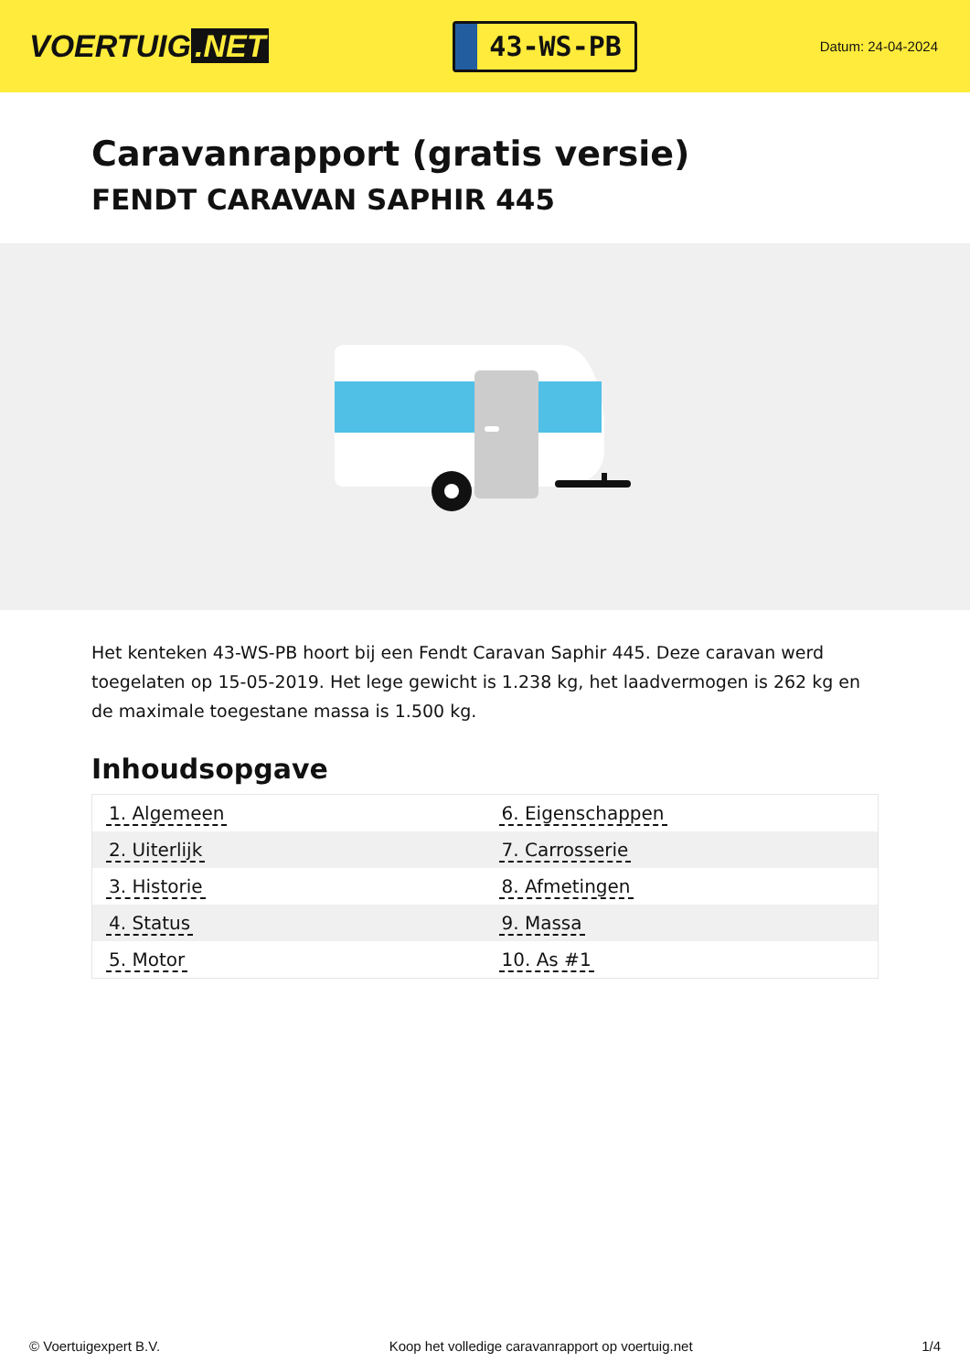VOERTUIG.NET
43-WS-PB
Datum: 24-04-2024
Caravanrapport (gratis versie)
FENDT CARAVAN SAPHIR 445
Het kenteken 43-WS-PB hoort bij een Fendt Caravan Saphir 445. Deze caravan werd toegelaten op 15-05-2019. Het lege gewicht is 1.238 kg, het laadvermogen is 262 kg en de maximale toegestane massa is 1.500 kg.
Inhoudsopgave
| 1. Algemeen | 6. Eigenschappen |
| 2. Uiterlijk | 7. Carrosserie |
| 3. Historie | 8. Afmetingen |
| 4. Status | 9. Massa |
| 5. Motor | 10. As #1 |
© Voertuigexpert B.V. Koop het volledige caravanrapport op voertuig.net 1/4